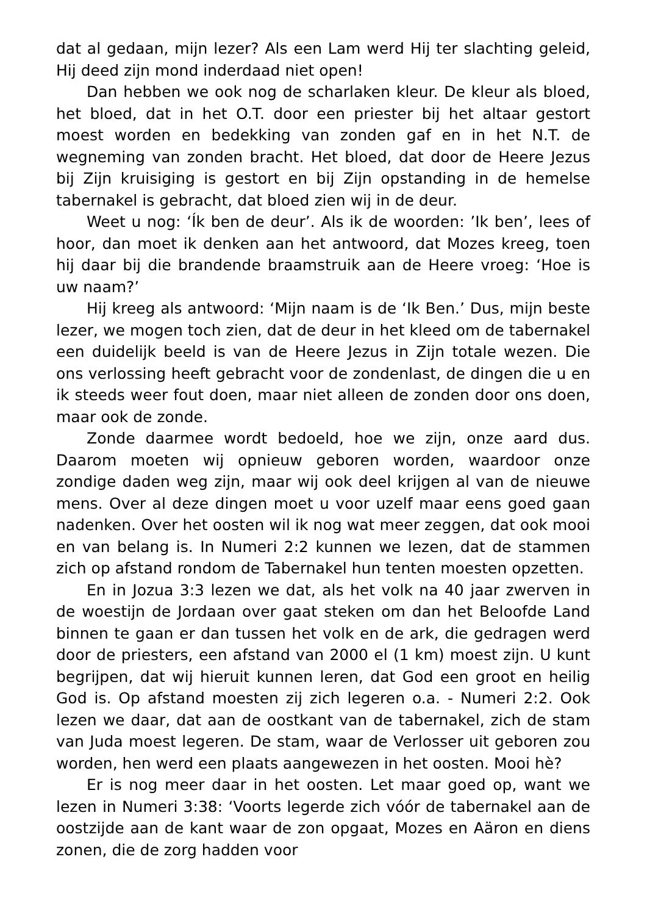dat al gedaan, mijn lezer? Als een Lam werd Hij ter slachting geleid, Hij deed zijn mond inderdaad niet open!
Dan hebben we ook nog de scharlaken kleur. De kleur als bloed, het bloed, dat in het O.T. door een priester bij het altaar gestort moest worden en bedekking van zonden gaf en in het N.T. de wegneming van zonden bracht. Het bloed, dat door de Heere Jezus bij Zijn kruisiging is gestort en bij Zijn opstanding in de hemelse tabernakel is gebracht, dat bloed zien wij in de deur.
Weet u nog: ‘Ík ben de deur’. Als ik de woorden: ’Ik ben’, lees of hoor, dan moet ik denken aan het antwoord, dat Mozes kreeg, toen hij daar bij die brandende braamstruik aan de Heere vroeg: ‘Hoe is uw naam?’
Hij kreeg als antwoord: ‘Mijn naam is de ‘Ik Ben.’ Dus, mijn beste lezer, we mogen toch zien, dat de deur in het kleed om de tabernakel een duidelijk beeld is van de Heere Jezus in Zijn totale wezen. Die ons verlossing heeft gebracht voor de zondenlast, de dingen die u en ik steeds weer fout doen, maar niet alleen de zonden door ons doen, maar ook de zonde.
Zonde daarmee wordt bedoeld, hoe we zijn, onze aard dus. Daarom moeten wij opnieuw geboren worden, waardoor onze zondige daden weg zijn, maar wij ook deel krijgen al van de nieuwe mens. Over al deze dingen moet u voor uzelf maar eens goed gaan nadenken. Over het oosten wil ik nog wat meer zeggen, dat ook mooi en van belang is. In Numeri 2:2 kunnen we lezen, dat de stammen zich op afstand rondom de Tabernakel hun tenten moesten opzetten.
En in Jozua 3:3 lezen we dat, als het volk na 40 jaar zwerven in de woestijn de Jordaan over gaat steken om dan het Beloofde Land binnen te gaan er dan tussen het volk en de ark, die gedragen werd door de priesters, een afstand van 2000 el (1 km) moest zijn. U kunt begrijpen, dat wij hieruit kunnen leren, dat God een groot en heilig God is. Op afstand moesten zij zich legeren o.a. - Numeri 2:2. Ook lezen we daar, dat aan de oostkant van de tabernakel, zich de stam van Juda moest legeren. De stam, waar de Verlosser uit geboren zou worden, hen werd een plaats aangewezen in het oosten. Mooi hè?
Er is nog meer daar in het oosten. Let maar goed op, want we lezen in Numeri 3:38: ‘Voorts legerde zich vóór de tabernakel aan de oostzijde aan de kant waar de zon opgaat, Mozes en Aäron en diens zonen, die de zorg hadden voor